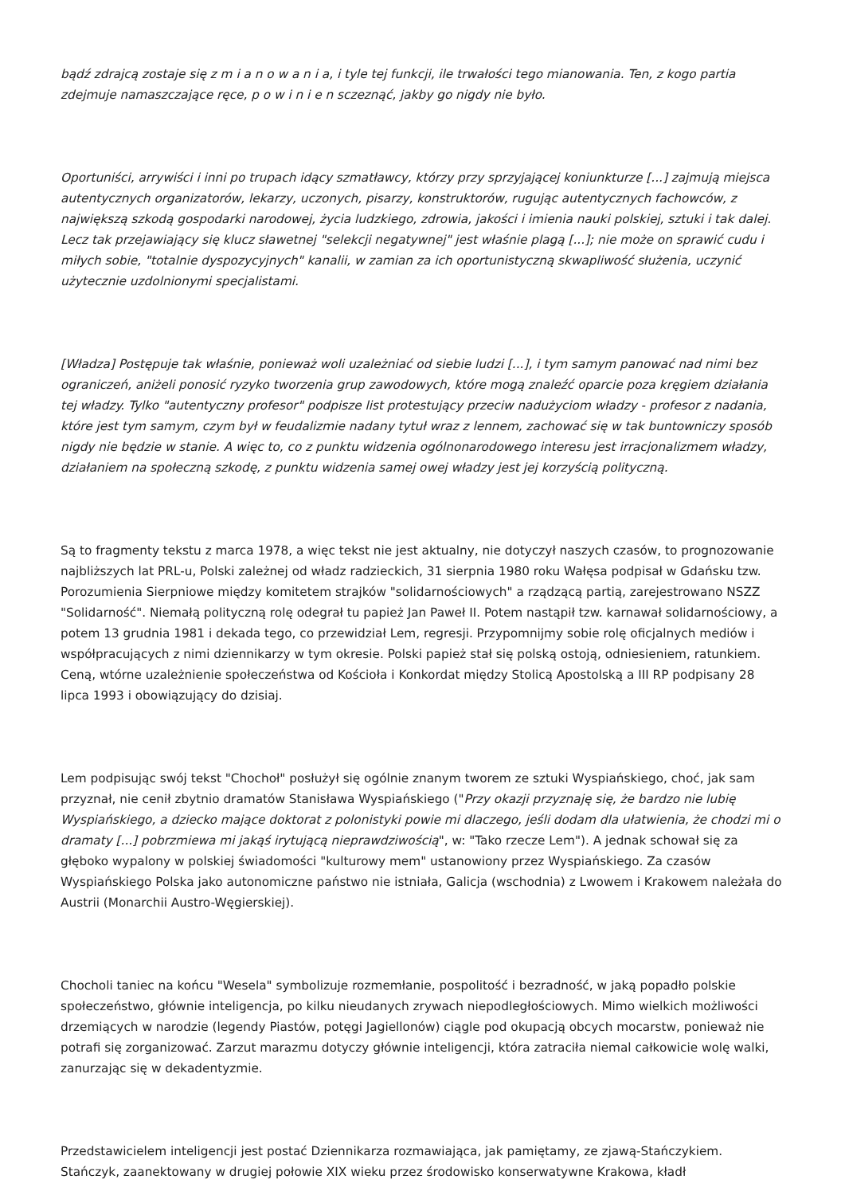bądź zdrajcą zostaje się z m i a n o w a n i a, i tyle tej funkcji, ile trwałości tego mianowania. Ten, z kogo partia zdejmuje namaszczające ręce, p o w i n i e n sczeznąć, jakby go nigdy nie było.
Oportuniści, arrywiści i inni po trupach idący szmatławcy, którzy przy sprzyjającej koniunkturze [...] zajmują miejsca autentycznych organizatorów, lekarzy, uczonych, pisarzy, konstruktorów, rugując autentycznych fachowców, z największą szkodą gospodarki narodowej, życia ludzkiego, zdrowia, jakości i imienia nauki polskiej, sztuki i tak dalej. Lecz tak przejawiający się klucz sławetnej "selekcji negatywnej" jest właśnie plagą [...]; nie może on sprawić cudu i miłych sobie, "totalnie dyspozycyjnych" kanalii, w zamian za ich oportunistyczną skwapliwość służenia, uczynić użytecznie uzdolnionymi specjalistami.
[Władza] Postępuje tak właśnie, ponieważ woli uzależniać od siebie ludzi [...], i tym samym panować nad nimi bez ograniczeń, aniżeli ponosić ryzyko tworzenia grup zawodowych, które mogą znaleźć oparcie poza kręgiem działania tej władzy. Tylko "autentyczny profesor" podpisze list protestujący przeciw nadużyciom władzy - profesor z nadania, które jest tym samym, czym był w feudalizmie nadany tytuł wraz z lennem, zachować się w tak buntowniczy sposób nigdy nie będzie w stanie. A więc to, co z punktu widzenia ogólnonarodowego interesu jest irracjonalizmem władzy, działaniem na społeczną szkodę, z punktu widzenia samej owej władzy jest jej korzyścią polityczną.
Są to fragmenty tekstu z marca 1978, a więc tekst nie jest aktualny, nie dotyczył naszych czasów, to prognozowanie najbliższych lat PRL-u, Polski zależnej od władz radzieckich, 31 sierpnia 1980 roku Wałęsa podpisał w Gdańsku tzw. Porozumienia Sierpniowe między komitetem strajków "solidarnościowych" a rządzącą partią, zarejestrowano NSZZ "Solidarność". Niemałą polityczną rolę odegrał tu papież Jan Paweł II. Potem nastąpił tzw. karnawał solidarnościowy, a potem 13 grudnia 1981 i dekada tego, co przewidział Lem, regresji. Przypomnijmy sobie rolę oficjalnych mediów i współpracujących z nimi dziennikarzy w tym okresie. Polski papież stał się polską ostoją, odniesieniem, ratunkiem. Ceną, wtórne uzależnienie społeczeństwa od Kościoła i Konkordat między Stolicą Apostolską a III RP podpisany 28 lipca 1993 i obowiązujący do dzisiaj.
Lem podpisując swój tekst "Chochoł" posłużył się ogólnie znanym tworem ze sztuki Wyspiańskiego, choć, jak sam przyznał, nie cenił zbytnio dramatów Stanisława Wyspiańskiego ("Przy okazji przyznaję się, że bardzo nie lubię Wyspiańskiego, a dziecko mające doktorat z polonistyki powie mi dlaczego, jeśli dodam dla ułatwienia, że chodzi mi o dramaty [...] pobrzmiewa mi jakąś irytującą nieprawdziwością", w: "Tako rzecze Lem"). A jednak schował się za głęboko wypalony w polskiej świadomości "kulturowy mem" ustanowiony przez Wyspiańskiego. Za czasów Wyspiańskiego Polska jako autonomiczne państwo nie istniała, Galicja (wschodnia) z Lwowem i Krakowem należała do Austrii (Monarchii Austro-Węgierskiej).
Chocholi taniec na końcu "Wesela" symbolizuje rozmemłanie, pospolitość i bezradność, w jaką popadło polskie społeczeństwo, głównie inteligencja, po kilku nieudanych zrywach niepodległościowych. Mimo wielkich możliwości drzemiących w narodzie (legendy Piastów, potęgi Jagiellonów) ciągle pod okupacją obcych mocarstw, ponieważ nie potrafi się zorganizować. Zarzut marazmu dotyczy głównie inteligencji, która zatraciła niemal całkowicie wolę walki, zanurzając się w dekadentyzmie.
Przedstawicielem inteligencji jest postać Dziennikarza rozmawiająca, jak pamiętamy, ze zjawą-Stańczykiem. Stańczyk, zaanektowany w drugiej połowie XIX wieku przez środowisko konserwatywne Krakowa, kładł